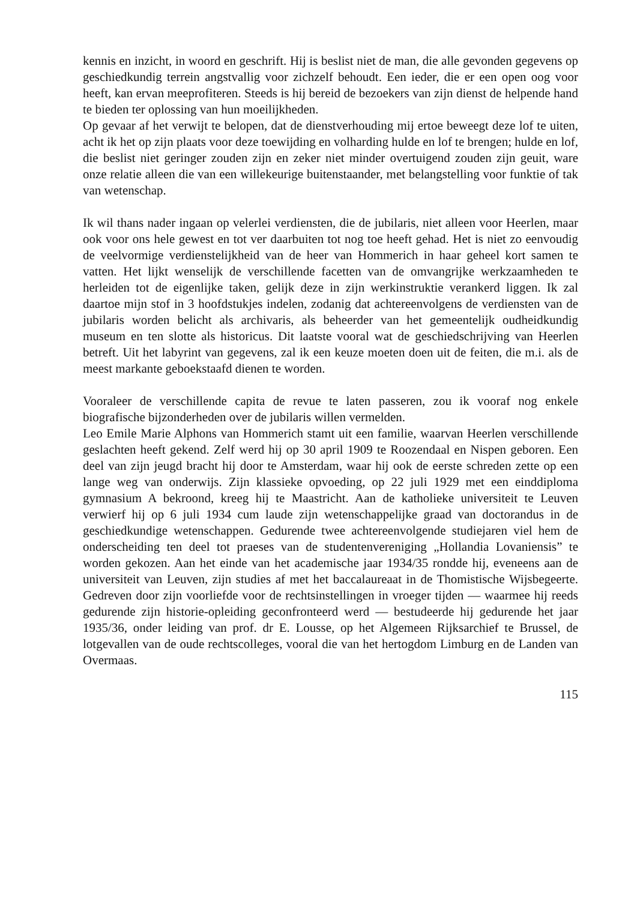kennis en inzicht, in woord en geschrift. Hij is beslist niet de man, die alle gevonden gegevens op geschiedkundig terrein angstvallig voor zichzelf behoudt. Een ieder, die er een open oog voor heeft, kan ervan meeprofiteren. Steeds is hij bereid de bezoekers van zijn dienst de helpende hand te bieden ter oplossing van hun moeilijkheden.
Op gevaar af het verwijt te belopen, dat de dienstverhouding mij ertoe beweegt deze lof te uiten, acht ik het op zijn plaats voor deze toewijding en volharding hulde en lof te brengen; hulde en lof, die beslist niet geringer zouden zijn en zeker niet minder overtuigend zouden zijn geuit, ware onze relatie alleen die van een willekeurige buitenstaander, met belangstelling voor funktie of tak van wetenschap.
Ik wil thans nader ingaan op velerlei verdiensten, die de jubilaris, niet alleen voor Heerlen, maar ook voor ons hele gewest en tot ver daarbuiten tot nog toe heeft gehad. Het is niet zo eenvoudig de veelvormige verdienstelijkheid van de heer van Hommerich in haar geheel kort samen te vatten. Het lijkt wenselijk de verschillende facetten van de omvangrijke werkzaamheden te herleiden tot de eigenlijke taken, gelijk deze in zijn werkinstruktie verankerd liggen. Ik zal daartoe mijn stof in 3 hoofdstukjes indelen, zodanig dat achtereenvolgens de verdiensten van de jubilaris worden belicht als archivaris, als beheerder van het gemeentelijk oudheidkundig museum en ten slotte als historicus. Dit laatste vooral wat de geschiedschrijving van Heerlen betreft. Uit het labyrint van gegevens, zal ik een keuze moeten doen uit de feiten, die m.i. als de meest markante geboekstaafd dienen te worden.
Vooraleer de verschillende capita de revue te laten passeren, zou ik vooraf nog enkele biografische bijzonderheden over de jubilaris willen vermelden.
Leo Emile Marie Alphons van Hommerich stamt uit een familie, waarvan Heerlen verschillende geslachten heeft gekend. Zelf werd hij op 30 april 1909 te Roozendaal en Nispen geboren. Een deel van zijn jeugd bracht hij door te Amsterdam, waar hij ook de eerste schreden zette op een lange weg van onderwijs. Zijn klassieke opvoeding, op 22 juli 1929 met een einddiploma gymnasium A bekroond, kreeg hij te Maastricht. Aan de katholieke universiteit te Leuven verwierf hij op 6 juli 1934 cum laude zijn wetenschappelijke graad van doctorandus in de geschiedkundige wetenschappen. Gedurende twee achtereenvolgende studiejaren viel hem de onderscheiding ten deel tot praeses van de studentenvereniging „Hollandia Lovaniensis” te worden gekozen. Aan het einde van het academische jaar 1934/35 rondde hij, eveneens aan de universiteit van Leuven, zijn studies af met het baccalaureaat in de Thomistische Wijsbegeerte. Gedreven door zijn voorliefde voor de rechtsinstellingen in vroeger tijden — waarmee hij reeds gedurende zijn historie-opleiding geconfronteerd werd — bestudeerde hij gedurende het jaar 1935/36, onder leiding van prof. dr E. Lousse, op het Algemeen Rijksarchief te Brussel, de lotgevallen van de oude rechtscolleges, vooral die van het hertogdom Limburg en de Landen van Overmaas.
115